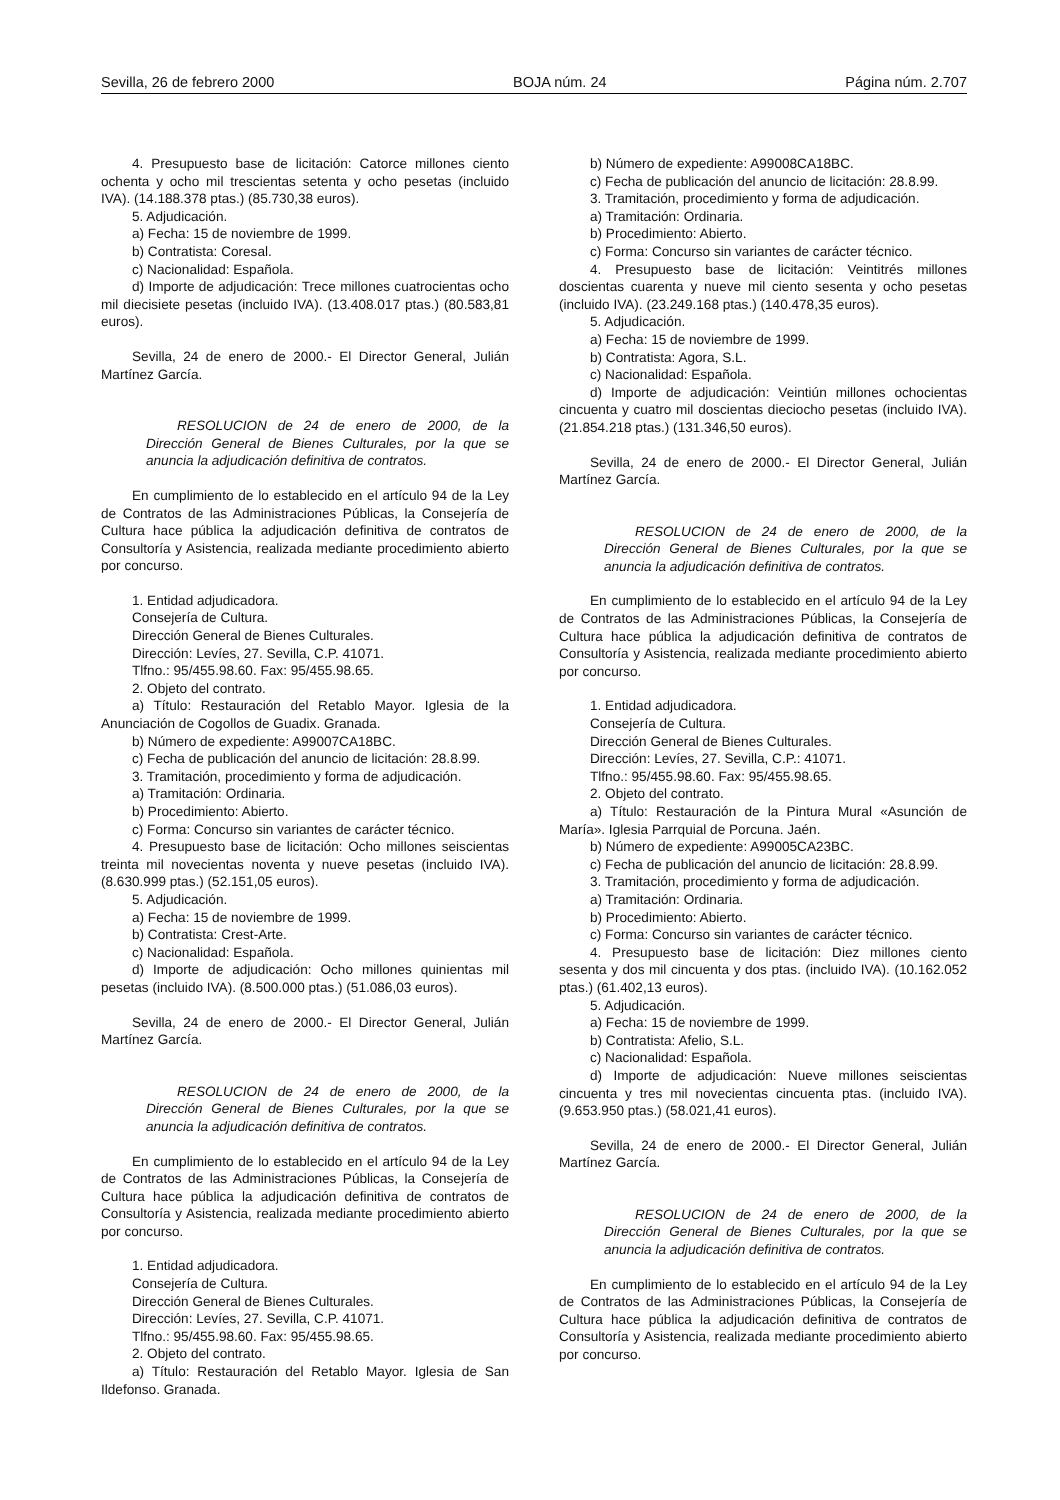Sevilla, 26 de febrero 2000 BOJA núm. 24 Página núm. 2.707
4. Presupuesto base de licitación: Catorce millones ciento ochenta y ocho mil trescientas setenta y ocho pesetas (incluido IVA). (14.188.378 ptas.) (85.730,38 euros).
5. Adjudicación.
a) Fecha: 15 de noviembre de 1999.
b) Contratista: Coresal.
c) Nacionalidad: Española.
d) Importe de adjudicación: Trece millones cuatrocientas ocho mil diecisiete pesetas (incluido IVA). (13.408.017 ptas.) (80.583,81 euros).
Sevilla, 24 de enero de 2000.- El Director General, Julián Martínez García.
RESOLUCION de 24 de enero de 2000, de la Dirección General de Bienes Culturales, por la que se anuncia la adjudicación definitiva de contratos.
En cumplimiento de lo establecido en el artículo 94 de la Ley de Contratos de las Administraciones Públicas, la Consejería de Cultura hace pública la adjudicación definitiva de contratos de Consultoría y Asistencia, realizada mediante procedimiento abierto por concurso.
1. Entidad adjudicadora.
Consejería de Cultura.
Dirección General de Bienes Culturales.
Dirección: Levíes, 27. Sevilla, C.P. 41071.
Tlfno.: 95/455.98.60. Fax: 95/455.98.65.
2. Objeto del contrato.
a) Título: Restauración del Retablo Mayor. Iglesia de la Anunciación de Cogollos de Guadix. Granada.
b) Número de expediente: A99007CA18BC.
c) Fecha de publicación del anuncio de licitación: 28.8.99.
3. Tramitación, procedimiento y forma de adjudicación.
a) Tramitación: Ordinaria.
b) Procedimiento: Abierto.
c) Forma: Concurso sin variantes de carácter técnico.
4. Presupuesto base de licitación: Ocho millones seiscientas treinta mil novecientas noventa y nueve pesetas (incluido IVA). (8.630.999 ptas.) (52.151,05 euros).
5. Adjudicación.
a) Fecha: 15 de noviembre de 1999.
b) Contratista: Crest-Arte.
c) Nacionalidad: Española.
d) Importe de adjudicación: Ocho millones quinientas mil pesetas (incluido IVA). (8.500.000 ptas.) (51.086,03 euros).
Sevilla, 24 de enero de 2000.- El Director General, Julián Martínez García.
RESOLUCION de 24 de enero de 2000, de la Dirección General de Bienes Culturales, por la que se anuncia la adjudicación definitiva de contratos.
En cumplimiento de lo establecido en el artículo 94 de la Ley de Contratos de las Administraciones Públicas, la Consejería de Cultura hace pública la adjudicación definitiva de contratos de Consultoría y Asistencia, realizada mediante procedimiento abierto por concurso.
1. Entidad adjudicadora.
Consejería de Cultura.
Dirección General de Bienes Culturales.
Dirección: Levíes, 27. Sevilla, C.P. 41071.
Tlfno.: 95/455.98.60. Fax: 95/455.98.65.
2. Objeto del contrato.
a) Título: Restauración del Retablo Mayor. Iglesia de San Ildefonso. Granada.
b) Número de expediente: A99008CA18BC.
c) Fecha de publicación del anuncio de licitación: 28.8.99.
3. Tramitación, procedimiento y forma de adjudicación.
a) Tramitación: Ordinaria.
b) Procedimiento: Abierto.
c) Forma: Concurso sin variantes de carácter técnico.
4. Presupuesto base de licitación: Veintitrés millones doscientas cuarenta y nueve mil ciento sesenta y ocho pesetas (incluido IVA). (23.249.168 ptas.) (140.478,35 euros).
5. Adjudicación.
a) Fecha: 15 de noviembre de 1999.
b) Contratista: Agora, S.L.
c) Nacionalidad: Española.
d) Importe de adjudicación: Veintiún millones ochocientas cincuenta y cuatro mil doscientas dieciocho pesetas (incluido IVA). (21.854.218 ptas.) (131.346,50 euros).
Sevilla, 24 de enero de 2000.- El Director General, Julián Martínez García.
RESOLUCION de 24 de enero de 2000, de la Dirección General de Bienes Culturales, por la que se anuncia la adjudicación definitiva de contratos.
En cumplimiento de lo establecido en el artículo 94 de la Ley de Contratos de las Administraciones Públicas, la Consejería de Cultura hace pública la adjudicación definitiva de contratos de Consultoría y Asistencia, realizada mediante procedimiento abierto por concurso.
1. Entidad adjudicadora.
Consejería de Cultura.
Dirección General de Bienes Culturales.
Dirección: Levíes, 27. Sevilla, C.P.: 41071.
Tlfno.: 95/455.98.60. Fax: 95/455.98.65.
2. Objeto del contrato.
a) Título: Restauración de la Pintura Mural «Asunción de María». Iglesia Parrquial de Porcuna. Jaén.
b) Número de expediente: A99005CA23BC.
c) Fecha de publicación del anuncio de licitación: 28.8.99.
3. Tramitación, procedimiento y forma de adjudicación.
a) Tramitación: Ordinaria.
b) Procedimiento: Abierto.
c) Forma: Concurso sin variantes de carácter técnico.
4. Presupuesto base de licitación: Diez millones ciento sesenta y dos mil cincuenta y dos ptas. (incluido IVA). (10.162.052 ptas.) (61.402,13 euros).
5. Adjudicación.
a) Fecha: 15 de noviembre de 1999.
b) Contratista: Afelio, S.L.
c) Nacionalidad: Española.
d) Importe de adjudicación: Nueve millones seiscientas cincuenta y tres mil novecientas cincuenta ptas. (incluido IVA). (9.653.950 ptas.) (58.021,41 euros).
Sevilla, 24 de enero de 2000.- El Director General, Julián Martínez García.
RESOLUCION de 24 de enero de 2000, de la Dirección General de Bienes Culturales, por la que se anuncia la adjudicación definitiva de contratos.
En cumplimiento de lo establecido en el artículo 94 de la Ley de Contratos de las Administraciones Públicas, la Consejería de Cultura hace pública la adjudicación definitiva de contratos de Consultoría y Asistencia, realizada mediante procedimiento abierto por concurso.